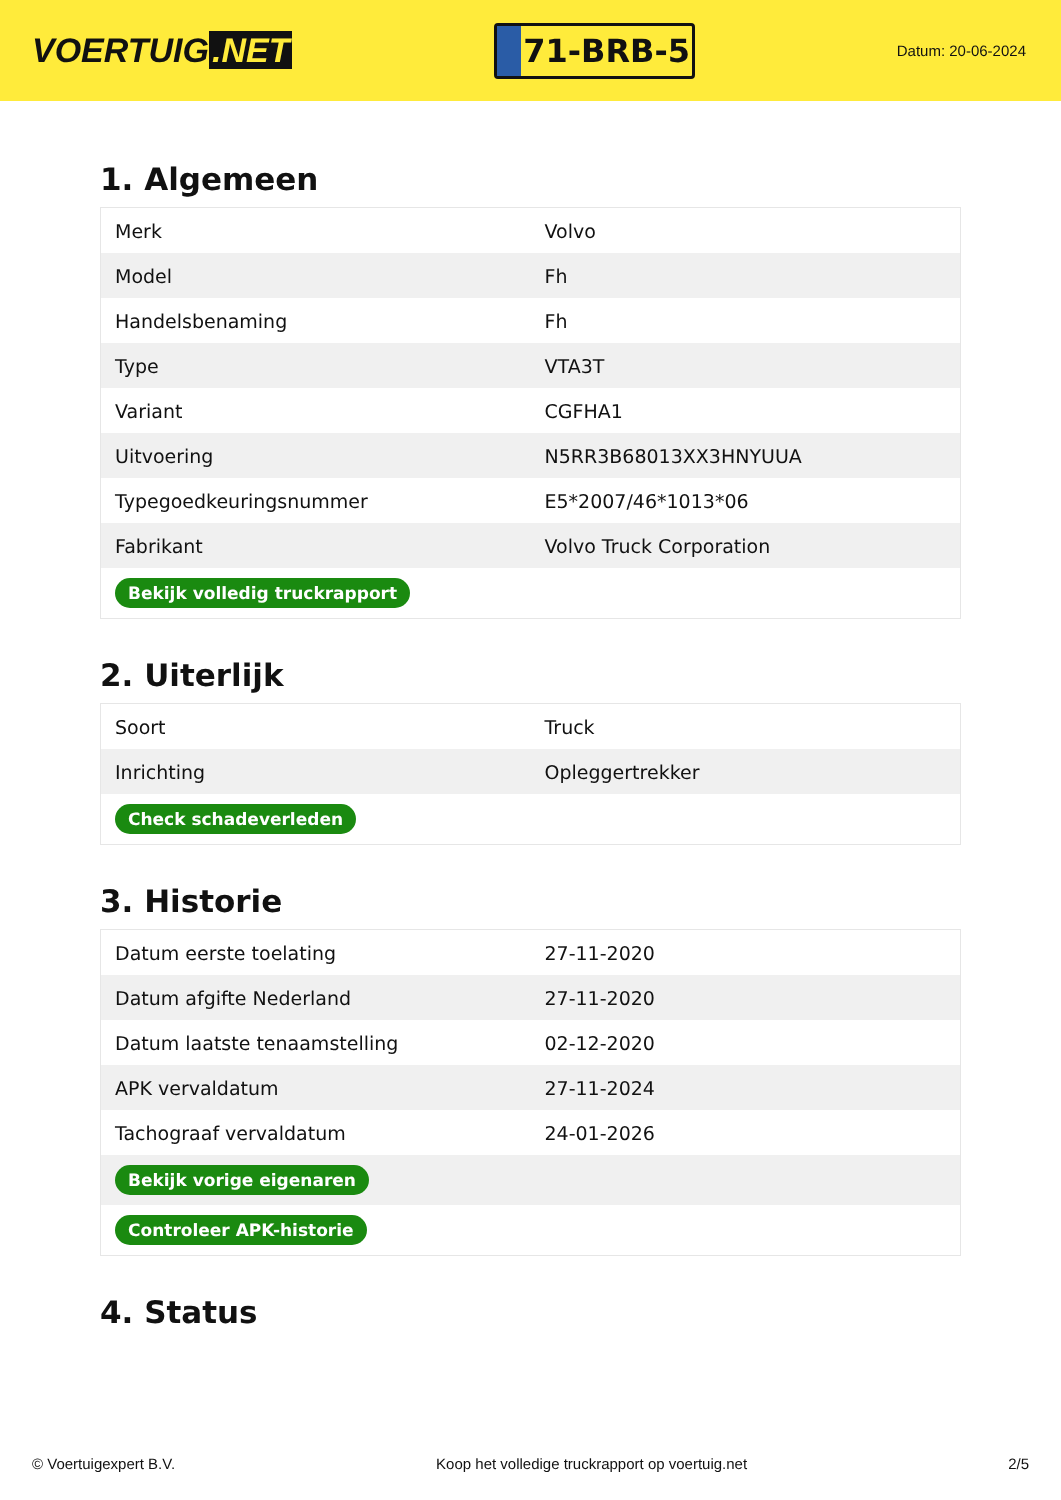VOERTUIG.NET
71-BRB-5
Datum: 20-06-2024
1. Algemeen
| Merk | Volvo |
| Model | Fh |
| Handelsbenaming | Fh |
| Type | VTA3T |
| Variant | CGFHA1 |
| Uitvoering | N5RR3B68013XX3HNYUUA |
| Typegoedkeuringsnummer | E5*2007/46*1013*06 |
| Fabrikant | Volvo Truck Corporation |
| Bekijk volledig truckrapport | |
2. Uiterlijk
| Soort | Truck |
| Inrichting | Opleggertrekker |
| Check schadeverleden | |
3. Historie
| Datum eerste toelating | 27-11-2020 |
| Datum afgifte Nederland | 27-11-2020 |
| Datum laatste tenaamstelling | 02-12-2020 |
| APK vervaldatum | 27-11-2024 |
| Tachograaf vervaldatum | 24-01-2026 |
| Bekijk vorige eigenaren | |
| Controleer APK-historie | |
4. Status
© Voertuigexpert B.V. Koop het volledige truckrapport op voertuig.net 2/5